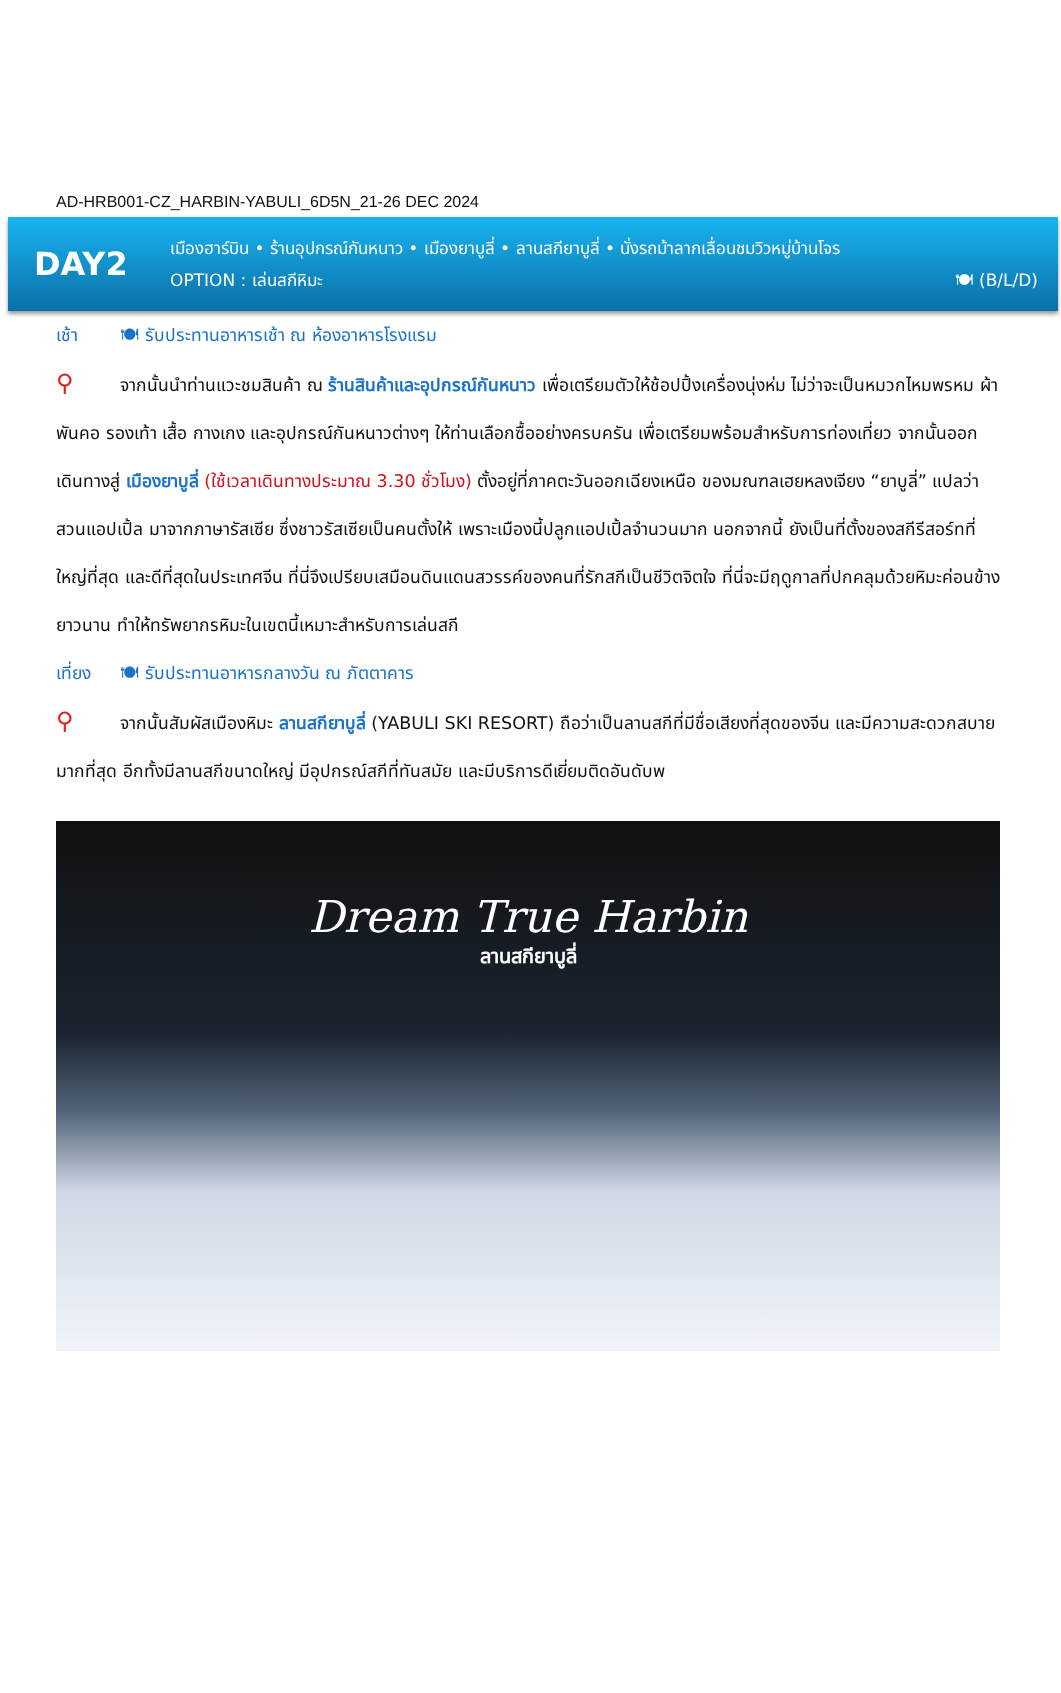AD-HRB001-CZ_HARBIN-YABULI_6D5N_21-26 DEC 2024
DAY2
เมืองฮาร์บิน • ร้านอุปกรณ์กันหนาว • เมืองยาบูลี่ • ลานสกียาบูลี่ • นั่งรถม้าลากเลื่อนชมวิวหมู่บ้านโจร
OPTION : เล่นสกีหิมะ 🍽 (B/L/D)
เช้า 🍽 รับประทานอาหารเช้า ณ ห้องอาหารโรงแรม
⚲ จากนั้นนำท่านแวะชมสินค้า ณ ร้านสินค้าและอุปกรณ์กันหนาว เพื่อเตรียมตัวให้ช้อปปิ้งเครื่องนุ่งห่ม ไม่ว่าจะเป็นหมวกไหมพรหม ผ้าพันคอ รองเท้า เสื้อ กางเกง และอุปกรณ์กันหนาวต่างๆ ให้ท่านเลือกซื้ออย่างครบครัน เพื่อเตรียมพร้อมสำหรับการท่องเที่ยว จากนั้นออกเดินทางสู่ เมืองยาบูลี่ (ใช้เวลาเดินทางประมาณ 3.30 ชั่วโมง) ตั้งอยู่ที่ภาคตะวันออกเฉียงเหนือ ของมณฑลเฮยหลงเจียง “ยาบูลี่” แปลว่า สวนแอปเปิ้ล มาจากภาษารัสเซีย ซึ่งชาวรัสเซียเป็นคนตั้งให้ เพราะเมืองนี้ปลูกแอปเปิ้ลจำนวนมาก นอกจากนี้ ยังเป็นที่ตั้งของสกีรีสอร์ทที่ใหญ่ที่สุด และดีที่สุดในประเทศจีน ที่นี่จึงเปรียบเสมือนดินแดนสวรรค์ของคนที่รักสกีเป็นชีวิตจิตใจ ที่นี่จะมีฤดูกาลที่ปกคลุมด้วยหิมะค่อนข้างยาวนาน ทำให้ทรัพยากรหิมะในเขตนี้เหมาะสำหรับการเล่นสกี
เที่ยง 🍽 รับประทานอาหารกลางวัน ณ ภัตตาคาร
⚲ จากนั้นสัมผัสเมืองหิมะ ลานสกียาบูลี่ (YABULI SKI RESORT) ถือว่าเป็นลานสกีที่มีชื่อเสียงที่สุดของจีน และมีความสะดวกสบายมากที่สุด อีกทั้งมีลานสกีขนาดใหญ่ มีอุปกรณ์สกีที่ทันสมัย และมีบริการดีเยี่ยมติดอันดับพ
Dream True Harbin
ลานสกียาบูลี่